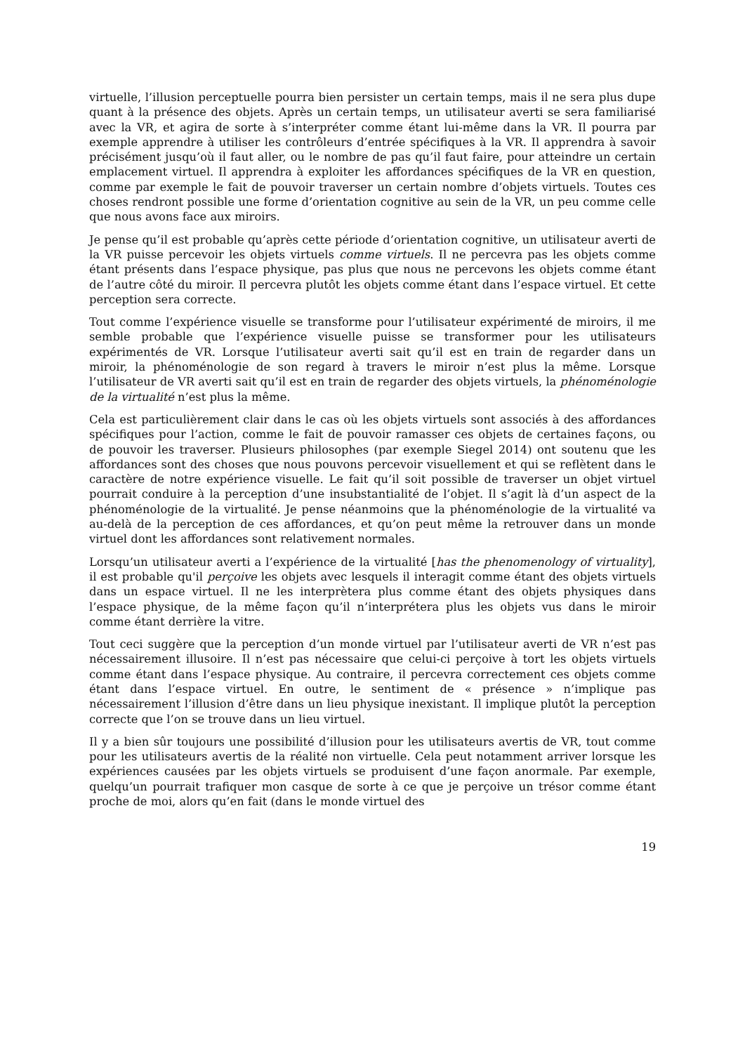virtuelle, l’illusion perceptuelle pourra bien persister un certain temps, mais il ne sera plus dupe quant à la présence des objets. Après un certain temps, un utilisateur averti se sera familiarisé avec la VR, et agira de sorte à s’interpréter comme étant lui-même dans la VR. Il pourra par exemple apprendre à utiliser les contrôleurs d’entrée spécifiques à la VR. Il apprendra à savoir précisément jusqu’où il faut aller, ou le nombre de pas qu’il faut faire, pour atteindre un certain emplacement virtuel. Il apprendra à exploiter les affordances spécifiques de la VR en question, comme par exemple le fait de pouvoir traverser un certain nombre d’objets virtuels. Toutes ces choses rendront possible une forme d’orientation cognitive au sein de la VR, un peu comme celle que nous avons face aux miroirs.
Je pense qu’il est probable qu’après cette période d’orientation cognitive, un utilisateur averti de la VR puisse percevoir les objets virtuels comme virtuels. Il ne percevra pas les objets comme étant présents dans l’espace physique, pas plus que nous ne percevons les objets comme étant de l’autre côté du miroir. Il percevra plutôt les objets comme étant dans l’espace virtuel. Et cette perception sera correcte.
Tout comme l’expérience visuelle se transforme pour l’utilisateur expérimenté de miroirs, il me semble probable que l’expérience visuelle puisse se transformer pour les utilisateurs expérimentés de VR. Lorsque l’utilisateur averti sait qu’il est en train de regarder dans un miroir, la phénoménologie de son regard à travers le miroir n’est plus la même. Lorsque l’utilisateur de VR averti sait qu’il est en train de regarder des objets virtuels, la phénoménologie de la virtualité n’est plus la même.
Cela est particulièrement clair dans le cas où les objets virtuels sont associés à des affordances spécifiques pour l’action, comme le fait de pouvoir ramasser ces objets de certaines façons, ou de pouvoir les traverser. Plusieurs philosophes (par exemple Siegel 2014) ont soutenu que les affordances sont des choses que nous pouvons percevoir visuellement et qui se reflètent dans le caractère de notre expérience visuelle. Le fait qu’il soit possible de traverser un objet virtuel pourrait conduire à la perception d’une insubstantialité de l’objet. Il s’agit là d’un aspect de la phénoménologie de la virtualité. Je pense néanmoins que la phénoménologie de la virtualité va au-delà de la perception de ces affordances, et qu’on peut même la retrouver dans un monde virtuel dont les affordances sont relativement normales.
Lorsqu’un utilisateur averti a l’expérience de la virtualité [has the phenomenology of virtuality], il est probable qu'il perçoive les objets avec lesquels il interagit comme étant des objets virtuels dans un espace virtuel. Il ne les interprètera plus comme étant des objets physiques dans l’espace physique, de la même façon qu’il n’interprétera plus les objets vus dans le miroir comme étant derrière la vitre.
Tout ceci suggère que la perception d’un monde virtuel par l’utilisateur averti de VR n’est pas nécessairement illusoire. Il n’est pas nécessaire que celui-ci perçoive à tort les objets virtuels comme étant dans l’espace physique. Au contraire, il percevra correctement ces objets comme étant dans l’espace virtuel. En outre, le sentiment de « présence » n’implique pas nécessairement l’illusion d’être dans un lieu physique inexistant. Il implique plutôt la perception correcte que l’on se trouve dans un lieu virtuel.
Il y a bien sûr toujours une possibilité d’illusion pour les utilisateurs avertis de VR, tout comme pour les utilisateurs avertis de la réalité non virtuelle. Cela peut notamment arriver lorsque les expériences causées par les objets virtuels se produisent d’une façon anormale. Par exemple, quelqu’un pourrait trafiquer mon casque de sorte à ce que je perçoive un trésor comme étant proche de moi, alors qu’en fait (dans le monde virtuel des
19